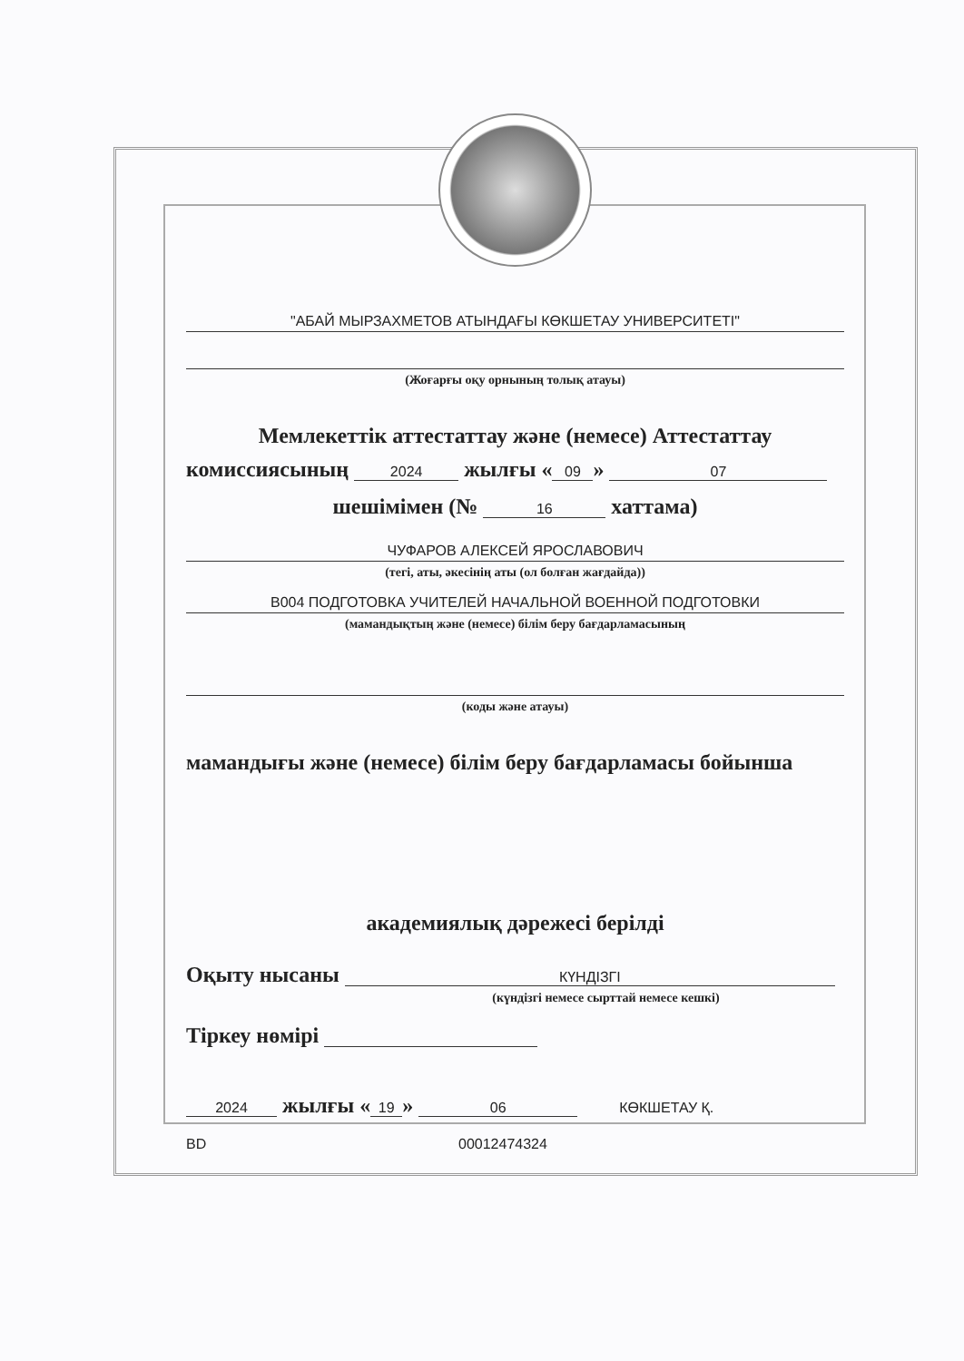"АБАЙ МЫРЗАХМЕТОВ АТЫНДАҒЫ КӨКШЕТАУ УНИВЕРСИТЕТІ"
(Жоғарғы оқу орнының толық атауы)
Мемлекеттік аттестаттау және (немесе) Аттестаттау
комиссиясының 2024 жылғы « 09 » 07
шешімімен (№ 16 хаттама)
ЧУФАРОВ АЛЕКСЕЙ ЯРОСЛАВОВИЧ
(тегі, аты, әкесінің аты (ол болған жағдайда))
B004 ПОДГОТОВКА УЧИТЕЛЕЙ НАЧАЛЬНОЙ ВОЕННОЙ ПОДГОТОВКИ
(мамандықтың және (немесе) білім беру бағдарламасының
(коды және атауы)
мамандығы және (немесе) білім беру бағдарламасы бойынша
академиялық дәрежесі берілді
Оқыту нысаны КҮНДІЗГІ
(күндізгі немесе сырттай немесе кешкі)
Тіркеу нөмірі
2024 жылғы « 19 » 06 КӨКШЕТАУ Қ.
BD 00012474324